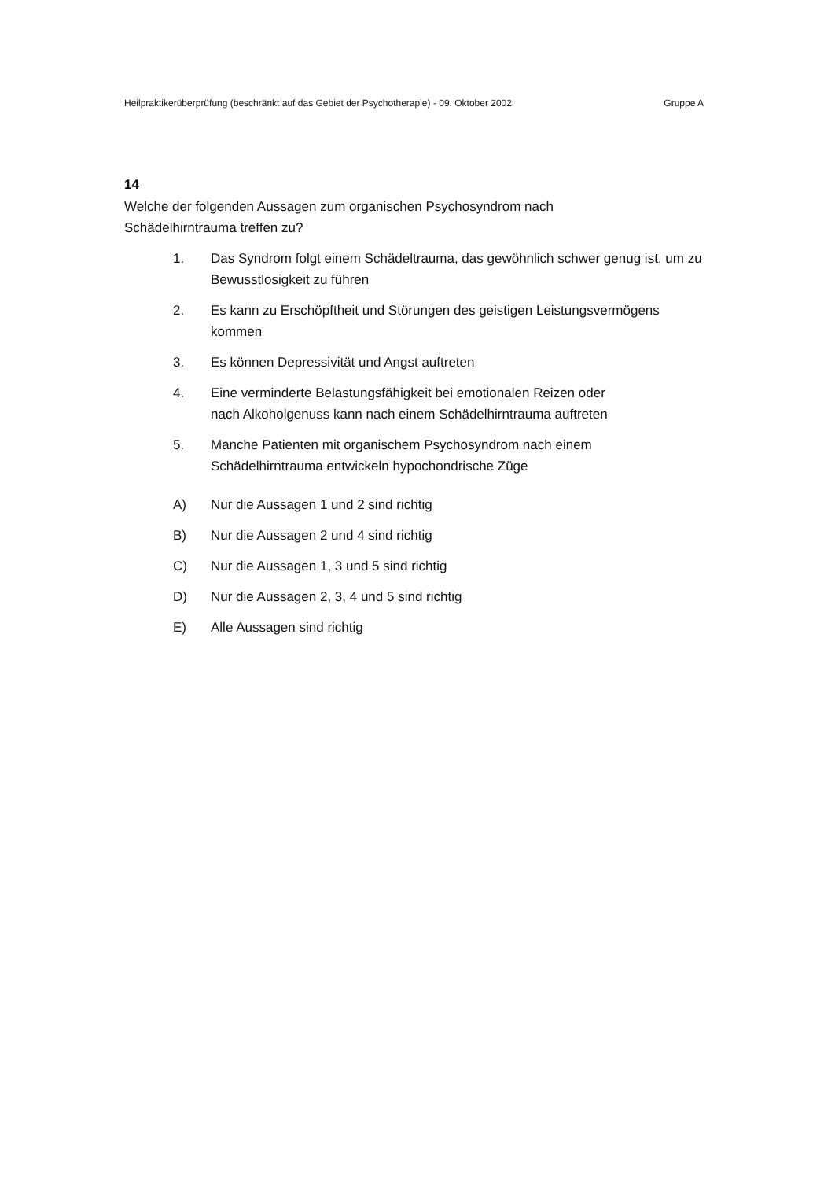Heilpraktikerüberprüfung (beschränkt auf das Gebiet der Psychotherapie) - 09. Oktober 2002 Gruppe A
14
Welche der folgenden Aussagen zum organischen Psychosyndrom nach
Schädelhirntrauma treffen zu?
1. Das Syndrom folgt einem Schädeltrauma, das gewöhnlich schwer genug ist, um zu Bewusstlosigkeit zu führen
2. Es kann zu Erschöpftheit und Störungen des geistigen Leistungsvermögens kommen
3. Es können Depressivität und Angst auftreten
4. Eine verminderte Belastungsfähigkeit bei emotionalen Reizen oder
nach Alkoholgenuss kann nach einem Schädelhirntrauma auftreten
5. Manche Patienten mit organischem Psychosyndrom nach einem
Schädelhirntrauma entwickeln hypochondrische Züge
A) Nur die Aussagen 1 und 2 sind richtig
B) Nur die Aussagen 2 und 4 sind richtig
C) Nur die Aussagen 1, 3 und 5 sind richtig
D) Nur die Aussagen 2, 3, 4 und 5 sind richtig
E) Alle Aussagen sind richtig